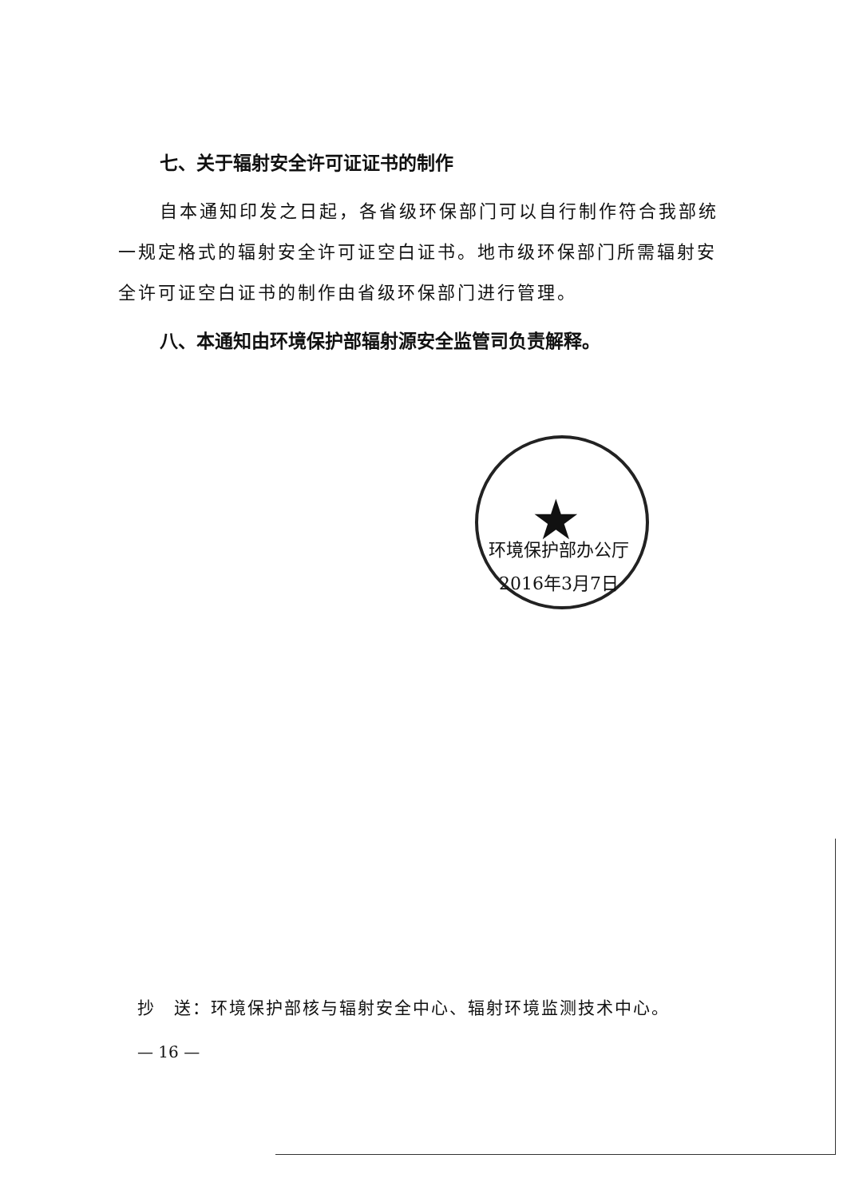七、关于辐射安全许可证证书的制作
自本通知印发之日起，各省级环保部门可以自行制作符合我部统一规定格式的辐射安全许可证空白证书。地市级环保部门所需辐射安全许可证空白证书的制作由省级环保部门进行管理。
八、本通知由环境保护部辐射源安全监管司负责解释。
★
环境保护部办公厅
2016年3月7日
抄　送：环境保护部核与辐射安全中心、辐射环境监测技术中心。
— 16 —